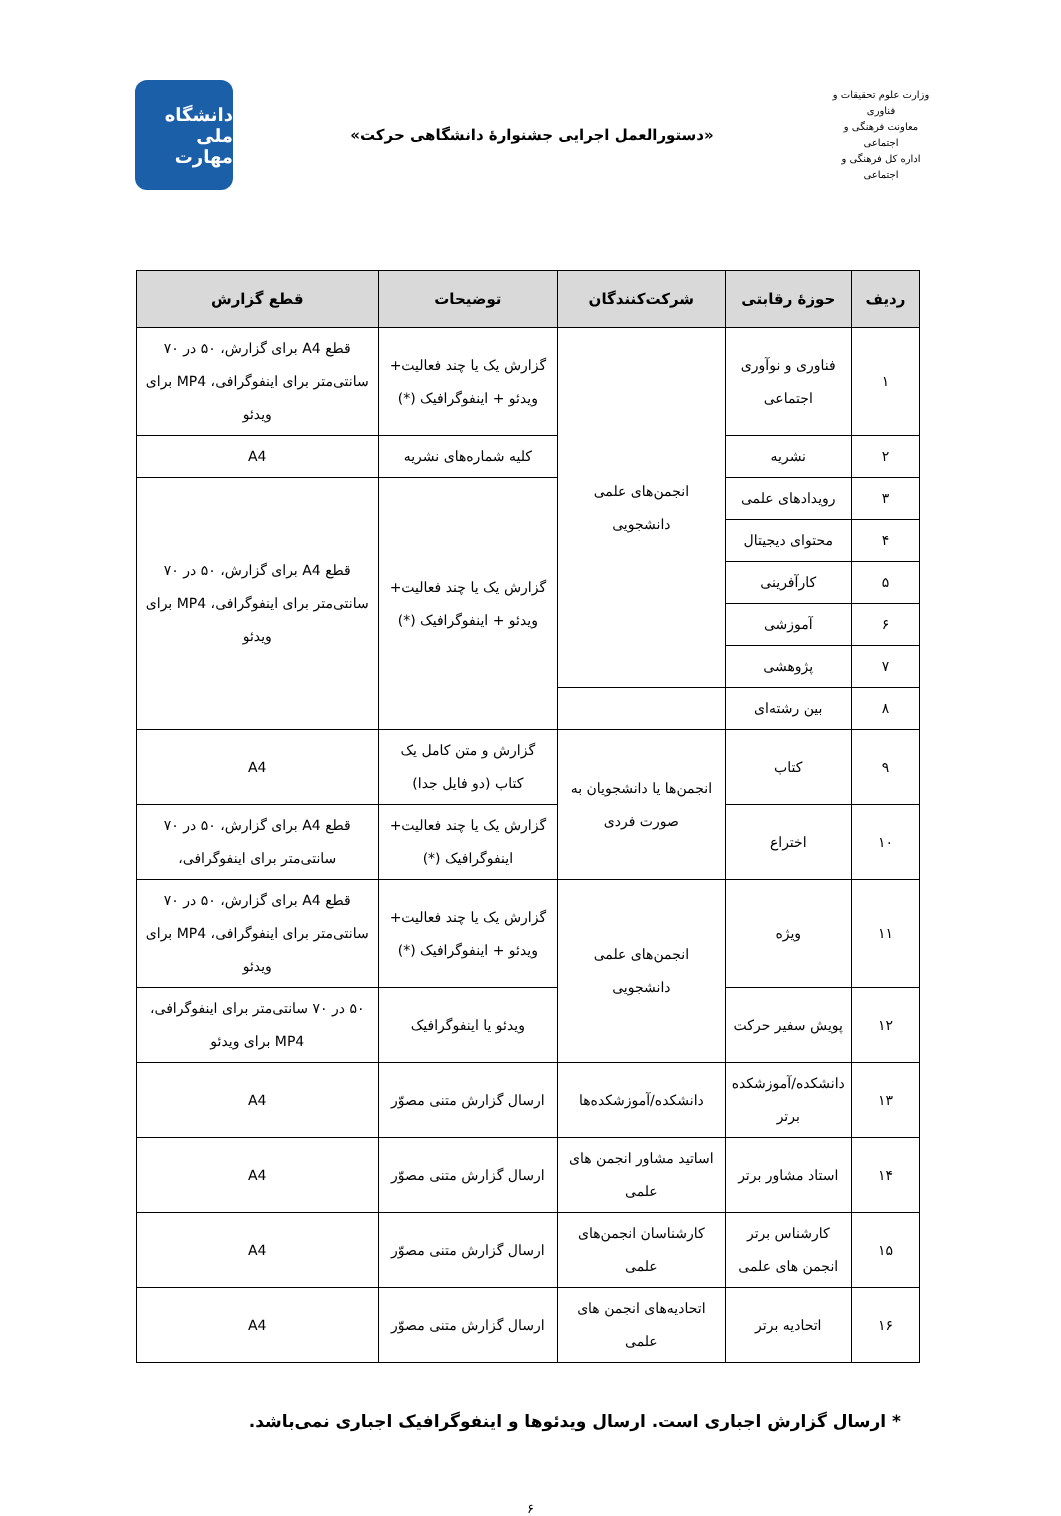وزارت علوم تحقیقات و فناوری
معاونت فرهنگی و اجتماعی
اداره کل فرهنگی و اجتماعی
«دستورالعمل اجرایی جشنوارۀ دانشگاهی حرکت»
دانشگاه ملی مهارت
| ردیف | حوزۀ رقابتی | شرکت‌کنندگان | توضیحات | قطع گزارش |
| --- | --- | --- | --- | --- |
| ۱ | فناوری و نوآوری اجتماعی | انجمن‌های علمی دانشجویی | گزارش یک یا چند فعالیت+ ویدئو + اینفوگرافیک (*) | قطع A4 برای گزارش، ۵۰ در ۷۰ سانتی‌متر برای اینفوگرافی، MP4 برای ویدئو |
| ۲ | نشریه | | کلیه شماره‌های نشریه | A4 |
| ۳ | رویدادهای علمی | | گزارش یک یا چند فعالیت+ ویدئو + اینفوگرافیک (*) | قطع A4 برای گزارش، ۵۰ در ۷۰ سانتی‌متر برای اینفوگرافی، MP4 برای ویدئو |
| ۴ | محتوای دیجیتال | | | |
| ۵ | کارآفرینی | | | |
| ۶ | آموزشی | | | |
| ۷ | پژوهشی | | | |
| ۸ | بین رشته‌ای | | | |
| ۹ | کتاب | انجمن‌ها یا دانشجویان به صورت فردی | گزارش و متن کامل یک کتاب (دو فایل جدا) | A4 |
| ۱۰ | اختراع | | گزارش یک یا چند فعالیت+ اینفوگرافیک (*) | قطع A4 برای گزارش، ۵۰ در ۷۰ سانتی‌متر برای اینفوگرافی، |
| ۱۱ | ویژه | انجمن‌های علمی دانشجویی | گزارش یک یا چند فعالیت+ ویدئو + اینفوگرافیک (*) | قطع A4 برای گزارش، ۵۰ در ۷۰ سانتی‌متر برای اینفوگرافی، MP4 برای ویدئو |
| ۱۲ | پویش سفیر حرکت | | ویدئو یا اینفوگرافیک | ۵۰ در ۷۰ سانتی‌متر برای اینفوگرافی، MP4 برای ویدئو |
| ۱۳ | دانشکده/آموزشکده برتر | دانشکده/آموزشکده‌ها | ارسال گزارش متنی مصوّر | A4 |
| ۱۴ | استاد مشاور برتر | اساتید مشاور انجمن های علمی | ارسال گزارش متنی مصوّر | A4 |
| ۱۵ | کارشناس برتر انجمن های علمی | کارشناسان انجمن‌های علمی | ارسال گزارش متنی مصوّر | A4 |
| ۱۶ | اتحادیه برتر | اتحادیه‌های انجمن های علمی | ارسال گزارش متنی مصوّر | A4 |
* ارسال گزارش اجباری است. ارسال ویدئوها و اینفوگرافیک اجباری نمی‌باشد.
۶